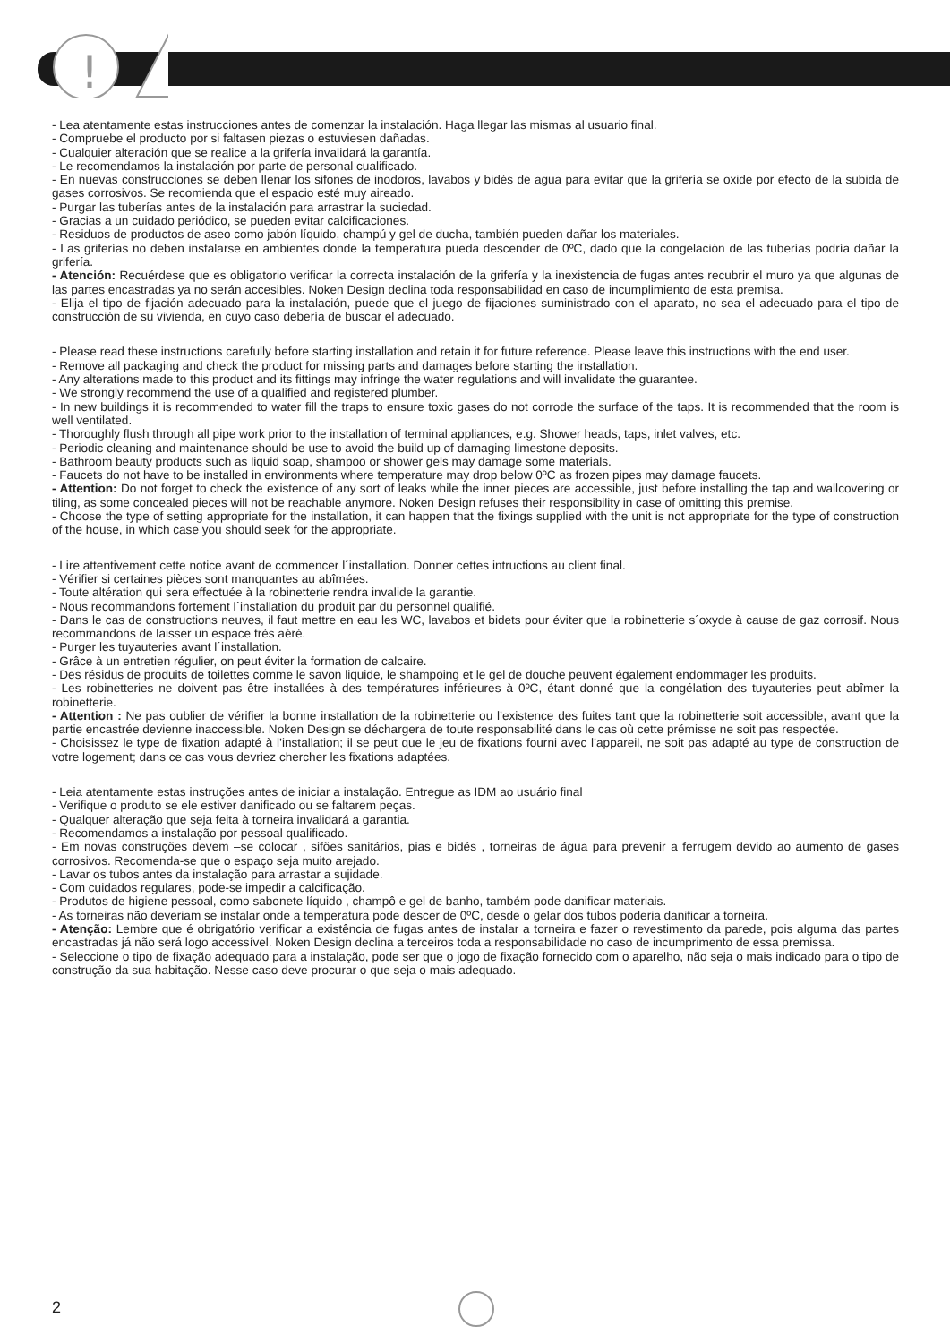!
!
- Lea atentamente estas instrucciones antes de comenzar la instalación. Haga llegar las mismas al usuario final.
- Compruebe el producto por si faltasen piezas o estuviesen dañadas.
- Cualquier alteración que se realice a la grifería invalidará la garantía.
- Le recomendamos la instalación por parte de personal cualificado.
- En nuevas construcciones se deben llenar los sifones de inodoros, lavabos y bidés de agua para evitar que la grifería se oxide por efecto de la subida de gases corrosivos. Se recomienda que el espacio esté muy aireado.
- Purgar las tuberías antes de la instalación para arrastrar la suciedad.
- Gracias a un cuidado periódico, se pueden evitar calcificaciones.
- Residuos de productos de aseo como jabón líquido, champú y gel de ducha, también pueden dañar los materiales.
- Las griferías no deben instalarse en ambientes donde la temperatura pueda descender de 0ºC, dado que la congelación de las tuberías podría dañar la grifería.
- Atención: Recuérdese que es obligatorio verificar la correcta instalación de la grifería y la inexistencia de fugas antes recubrir el muro ya que algunas de las partes encastradas ya no serán accesibles. Noken Design declina toda responsabilidad en caso de incumplimiento de esta premisa.
- Elija el tipo de fijación adecuado para la instalación, puede que el juego de fijaciones suministrado con el aparato, no sea el adecuado para el tipo de construcción de su vivienda, en cuyo caso debería de buscar el adecuado.
- Please read these instructions carefully before starting installation and retain it for future reference. Please leave this instructions with the end user.
- Remove all packaging and check the product for missing parts and damages before starting the installation.
- Any alterations made to this product and its fittings may infringe the water regulations and will invalidate the guarantee.
- We strongly recommend the use of a qualified and registered plumber.
- In new buildings it is recommended to water fill the traps to ensure toxic gases do not corrode the surface of the taps. It is recommended that the room is well ventilated.
- Thoroughly flush through all pipe work prior to the installation of terminal appliances, e.g. Shower heads, taps, inlet valves, etc.
- Periodic cleaning and maintenance should be use to avoid the build up of damaging limestone deposits.
- Bathroom beauty products such as liquid soap, shampoo or shower gels may damage some materials.
- Faucets do not have to be installed in environments where temperature may drop below 0ºC as frozen pipes may damage faucets.
- Attention: Do not forget to check the existence of any sort of leaks while the inner pieces are accessible, just before installing the tap and wallcovering or tiling, as some concealed pieces will not be reachable anymore. Noken Design refuses their responsibility in case of omitting this premise.
- Choose the type of setting appropriate for the installation, it can happen that the fixings supplied with the unit is not appropriate for the type of construction of the house, in which case you should seek for the appropriate.
- Lire attentivement cette notice avant de commencer l´installation. Donner cettes intructions au client final.
- Vérifier si certaines pièces sont manquantes au abîmées.
- Toute altération qui sera effectuée à la robinetterie rendra invalide la garantie.
- Nous recommandons fortement l´installation du produit par du personnel qualifié.
- Dans le cas de constructions neuves, il faut mettre en eau les WC, lavabos et bidets pour éviter que la robinetterie s´oxyde à cause de gaz corrosif. Nous recommandons de laisser un espace très aéré.
- Purger les tuyauteries avant l´installation.
- Grâce à un entretien régulier, on peut éviter la formation de calcaire.
- Des résidus de produits de toilettes comme le savon liquide, le shampoing et le gel de douche peuvent également endommager les produits.
- Les robinetteries ne doivent pas être installées à des températures inférieures à 0ºC, étant donné que la congélation des tuyauteries peut abîmer la robinetterie.
- Attention : Ne pas oublier de vérifier la bonne installation de la robinetterie ou l’existence des fuites tant que la robinetterie soit accessible, avant que la partie encastrée devienne inaccessible. Noken Design se déchargera de toute responsabilité dans le cas où cette prémisse ne soit pas respectée.
- Choisissez le type de fixation adapté à l’installation; il se peut que le jeu de fixations fourni avec l’appareil, ne soit pas adapté au type de construction de votre logement; dans ce cas vous devriez chercher les fixations adaptées.
- Leia atentamente estas instruções antes de iniciar a instalação. Entregue as IDM ao usuário final
- Verifique o produto se ele estiver danificado ou se faltarem peças.
- Qualquer alteração que seja feita à torneira invalidará a garantia.
- Recomendamos a instalação por pessoal qualificado.
- Em novas construções devem –se colocar , sifões sanitários, pias e bidés , torneiras de água para prevenir a ferrugem devido ao aumento de gases corrosivos. Recomenda-se que o espaço seja muito arejado.
- Lavar os tubos antes da instalação para arrastar a sujidade.
- Com cuidados regulares, pode-se impedir a calcificação.
- Produtos de higiene pessoal, como sabonete líquido , champô e gel de banho, também pode danificar materiais.
- As torneiras não deveriam se instalar onde a temperatura pode descer de 0ºC, desde o gelar dos tubos poderia danificar a torneira.
- Atenção: Lembre que é obrigatório verificar a existência de fugas antes de instalar a torneira e fazer o revestimento da parede, pois alguma das partes encastradas já não será logo accessível. Noken Design declina a terceiros toda a responsabilidade no caso de incumprimento de essa premissa.
- Seleccione o tipo de fixação adequado para a instalação, pode ser que o jogo de fixação fornecido com o aparelho, não seja o mais indicado para o tipo de construção da sua habitação. Nesse caso deve procurar o que seja o mais adequado.
2